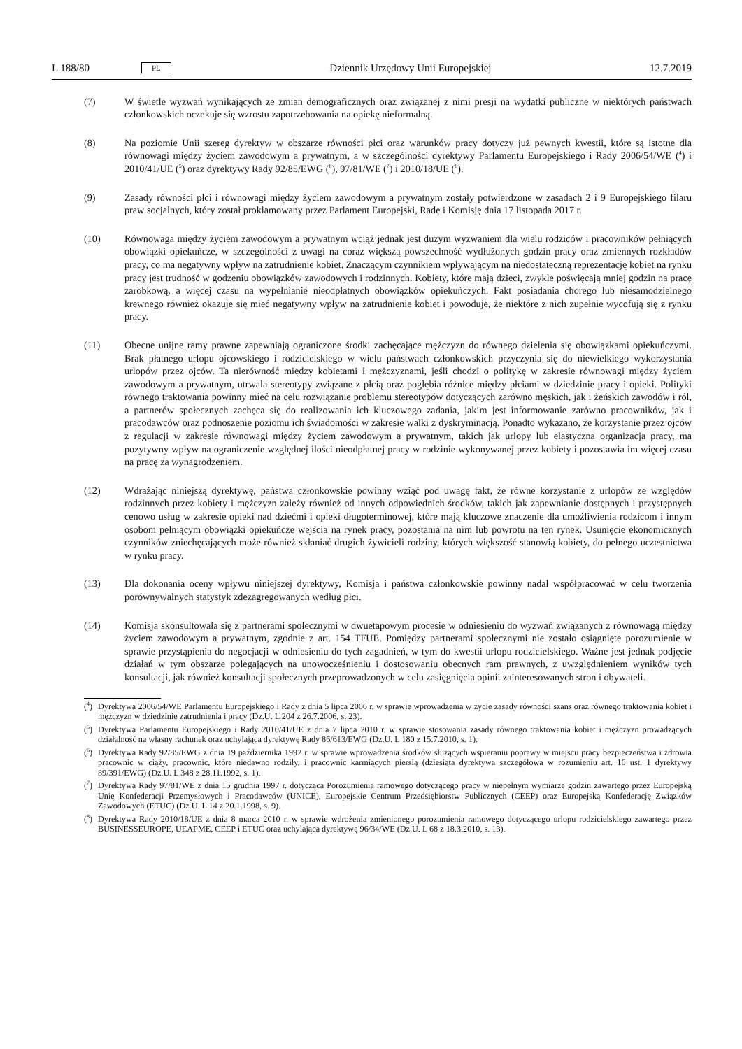L 188/80 PL Dziennik Urzędowy Unii Europejskiej 12.7.2019
(7) W świetle wyzwań wynikających ze zmian demograficznych oraz związanej z nimi presji na wydatki publiczne w niektórych państwach członkowskich oczekuje się wzrostu zapotrzebowania na opiekę nieformalną.
(8) Na poziomie Unii szereg dyrektyw w obszarze równości płci oraz warunków pracy dotyczy już pewnych kwestii, które są istotne dla równowagi między życiem zawodowym a prywatnym, a w szczególności dyrektywy Parlamentu Europejskiego i Rady 2006/54/WE (<sup>4</sup>) i 2010/41/UE (<sup>5</sup>) oraz dyrektywy Rady 92/85/EWG (<sup>6</sup>), 97/81/WE (<sup>7</sup>) i 2010/18/UE (<sup>8</sup>).
(9) Zasady równości płci i równowagi między życiem zawodowym a prywatnym zostały potwierdzone w zasadach 2 i 9 Europejskiego filaru praw socjalnych, który został proklamowany przez Parlament Europejski, Radę i Komisję dnia 17 listopada 2017 r.
(10) Równowaga między życiem zawodowym a prywatnym wciąż jednak jest dużym wyzwaniem dla wielu rodziców i pracowników pełniących obowiązki opiekuńcze, w szczególności z uwagi na coraz większą powszechność wydłużonych godzin pracy oraz zmiennych rozkładów pracy, co ma negatywny wpływ na zatrudnienie kobiet. Znaczącym czynnikiem wpływającym na niedostateczną reprezentację kobiet na rynku pracy jest trudność w godzeniu obowiązków zawodowych i rodzinnych. Kobiety, które mają dzieci, zwykle poświęcają mniej godzin na pracę zarobkową, a więcej czasu na wypełnianie nieodpłatnych obowiązków opiekuńczych. Fakt posiadania chorego lub niesamodzielnego krewnego również okazuje się mieć negatywny wpływ na zatrudnienie kobiet i powoduje, że niektóre z nich zupełnie wycofują się z rynku pracy.
(11) Obecne unijne ramy prawne zapewniają ograniczone środki zachęcające mężczyzn do równego dzielenia się obowiązkami opiekuńczymi. Brak płatnego urlopu ojcowskiego i rodzicielskiego w wielu państwach członkowskich przyczynia się do niewielkiego wykorzystania urlopów przez ojców. Ta nierówność między kobietami i mężczyznami, jeśli chodzi o politykę w zakresie równowagi między życiem zawodowym a prywatnym, utrwala stereotypy związane z płcią oraz pogłębia różnice między płciami w dziedzinie pracy i opieki. Polityki równego traktowania powinny mieć na celu rozwiązanie problemu stereotypów dotyczących zarówno męskich, jak i żeńskich zawodów i ról, a partnerów społecznych zachęca się do realizowania ich kluczowego zadania, jakim jest informowanie zarówno pracowników, jak i pracodawców oraz podnoszenie poziomu ich świadomości w zakresie walki z dyskryminacją. Ponadto wykazano, że korzystanie przez ojców z regulacji w zakresie równowagi między życiem zawodowym a prywatnym, takich jak urlopy lub elastyczna organizacja pracy, ma pozytywny wpływ na ograniczenie względnej ilości nieodpłatnej pracy w rodzinie wykonywanej przez kobiety i pozostawia im więcej czasu na pracę za wynagrodzeniem.
(12) Wdrażając niniejszą dyrektywę, państwa członkowskie powinny wziąć pod uwagę fakt, że równe korzystanie z urlopów ze względów rodzinnych przez kobiety i mężczyzn zależy również od innych odpowiednich środków, takich jak zapewnianie dostępnych i przystępnych cenowo usług w zakresie opieki nad dziećmi i opieki długoterminowej, które mają kluczowe znaczenie dla umożliwienia rodzicom i innym osobom pełniącym obowiązki opiekuńcze wejścia na rynek pracy, pozostania na nim lub powrotu na ten rynek. Usunięcie ekonomicznych czynników zniechęcających może również skłaniać drugich żywicieli rodziny, których większość stanowią kobiety, do pełnego uczestnictwa w rynku pracy.
(13) Dla dokonania oceny wpływu niniejszej dyrektywy, Komisja i państwa członkowskie powinny nadal współpracować w celu tworzenia porównywalnych statystyk zdezagregowanych według płci.
(14) Komisja skonsultowała się z partnerami społecznymi w dwuetapowym procesie w odniesieniu do wyzwań związanych z równowagą między życiem zawodowym a prywatnym, zgodnie z art. 154 TFUE. Pomiędzy partnerami społecznymi nie zostało osiągnięte porozumienie w sprawie przystąpienia do negocjacji w odniesieniu do tych zagadnień, w tym do kwestii urlopu rodzicielskiego. Ważne jest jednak podjęcie działań w tym obszarze polegających na unowocześnieniu i dostosowaniu obecnych ram prawnych, z uwzględnieniem wyników tych konsultacji, jak również konsultacji społecznych przeprowadzonych w celu zasięgnięcia opinii zainteresowanych stron i obywateli.
(<sup>4</sup>) Dyrektywa 2006/54/WE Parlamentu Europejskiego i Rady z dnia 5 lipca 2006 r. w sprawie wprowadzenia w życie zasady równości szans oraz równego traktowania kobiet i mężczyzn w dziedzinie zatrudnienia i pracy (Dz.U. L 204 z 26.7.2006, s. 23).
(<sup>5</sup>) Dyrektywa Parlamentu Europejskiego i Rady 2010/41/UE z dnia 7 lipca 2010 r. w sprawie stosowania zasady równego traktowania kobiet i mężczyzn prowadzących działalność na własny rachunek oraz uchylająca dyrektywę Rady 86/613/EWG (Dz.U. L 180 z 15.7.2010, s. 1).
(<sup>6</sup>) Dyrektywa Rady 92/85/EWG z dnia 19 października 1992 r. w sprawie wprowadzenia środków służących wspieraniu poprawy w miejscu pracy bezpieczeństwa i zdrowia pracownic w ciąży, pracownic, które niedawno rodziły, i pracownic karmiących piersią (dziesiąta dyrektywa szczegółowa w rozumieniu art. 16 ust. 1 dyrektywy 89/391/EWG) (Dz.U. L 348 z 28.11.1992, s. 1).
(<sup>7</sup>) Dyrektywa Rady 97/81/WE z dnia 15 grudnia 1997 r. dotycząca Porozumienia ramowego dotyczącego pracy w niepełnym wymiarze godzin zawartego przez Europejską Unię Konfederacji Przemysłowych i Pracodawców (UNICE), Europejskie Centrum Przedsiębiorstw Publicznych (CEEP) oraz Europejską Konfederację Związków Zawodowych (ETUC) (Dz.U. L 14 z 20.1.1998, s. 9).
(<sup>8</sup>) Dyrektywa Rady 2010/18/UE z dnia 8 marca 2010 r. w sprawie wdrożenia zmienionego porozumienia ramowego dotyczącego urlopu rodzicielskiego zawartego przez BUSINESSEUROPE, UEAPME, CEEP i ETUC oraz uchylająca dyrektywę 96/34/WE (Dz.U. L 68 z 18.3.2010, s. 13).